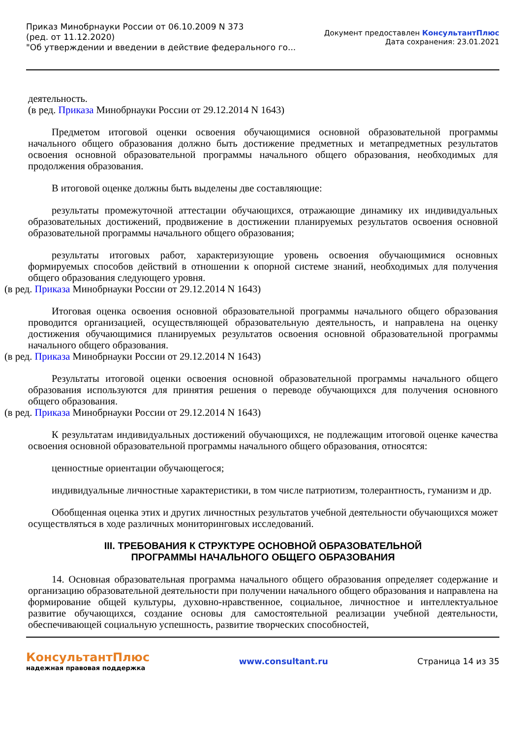Приказ Минобрнауки России от 06.10.2009 N 373
(ред. от 11.12.2020)
"Об утверждении и введении в действие федерального го...
Документ предоставлен КонсультантПлюс
Дата сохранения: 23.01.2021
деятельность.
(в ред. Приказа Минобрнауки России от 29.12.2014 N 1643)
Предметом итоговой оценки освоения обучающимися основной образовательной программы начального общего образования должно быть достижение предметных и метапредметных результатов освоения основной образовательной программы начального общего образования, необходимых для продолжения образования.
В итоговой оценке должны быть выделены две составляющие:
результаты промежуточной аттестации обучающихся, отражающие динамику их индивидуальных образовательных достижений, продвижение в достижении планируемых результатов освоения основной образовательной программы начального общего образования;
результаты итоговых работ, характеризующие уровень освоения обучающимися основных формируемых способов действий в отношении к опорной системе знаний, необходимых для получения общего образования следующего уровня.
(в ред. Приказа Минобрнауки России от 29.12.2014 N 1643)
Итоговая оценка освоения основной образовательной программы начального общего образования проводится организацией, осуществляющей образовательную деятельность, и направлена на оценку достижения обучающимися планируемых результатов освоения основной образовательной программы начального общего образования.
(в ред. Приказа Минобрнауки России от 29.12.2014 N 1643)
Результаты итоговой оценки освоения основной образовательной программы начального общего образования используются для принятия решения о переводе обучающихся для получения основного общего образования.
(в ред. Приказа Минобрнауки России от 29.12.2014 N 1643)
К результатам индивидуальных достижений обучающихся, не подлежащим итоговой оценке качества освоения основной образовательной программы начального общего образования, относятся:
ценностные ориентации обучающегося;
индивидуальные личностные характеристики, в том числе патриотизм, толерантность, гуманизм и др.
Обобщенная оценка этих и других личностных результатов учебной деятельности обучающихся может осуществляться в ходе различных мониторинговых исследований.
III. ТРЕБОВАНИЯ К СТРУКТУРЕ ОСНОВНОЙ ОБРАЗОВАТЕЛЬНОЙ
ПРОГРАММЫ НАЧАЛЬНОГО ОБЩЕГО ОБРАЗОВАНИЯ
14. Основная образовательная программа начального общего образования определяет содержание и организацию образовательной деятельности при получении начального общего образования и направлена на формирование общей культуры, духовно-нравственное, социальное, личностное и интеллектуальное развитие обучающихся, создание основы для самостоятельной реализации учебной деятельности, обеспечивающей социальную успешность, развитие творческих способностей,
КонсультантПлюс
надежная правовая поддержка
www.consultant.ru Страница 14 из 35